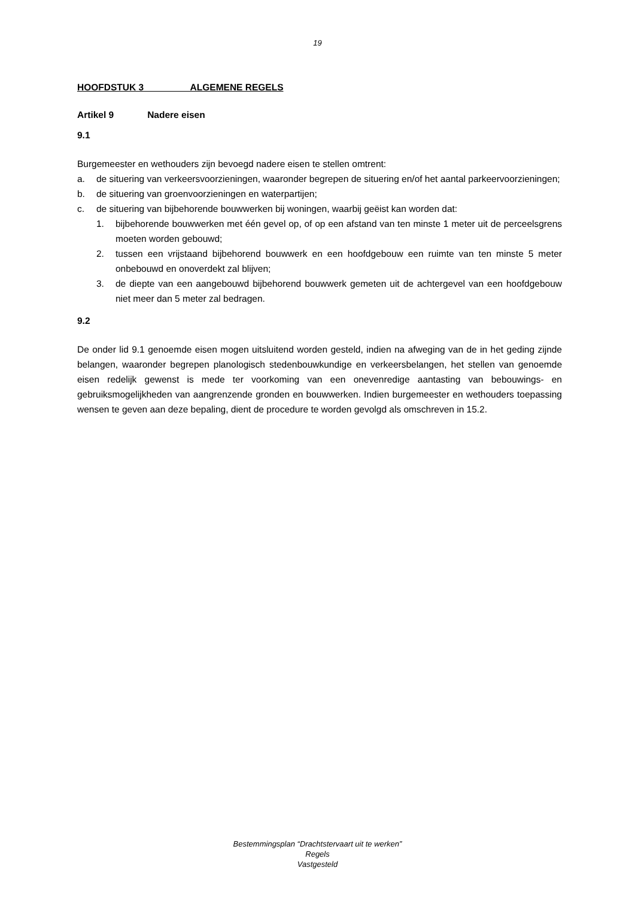19
HOOFDSTUK 3 ALGEMENE REGELS
Artikel 9 Nadere eisen
9.1
Burgemeester en wethouders zijn bevoegd nadere eisen te stellen omtrent:
a. de situering van verkeersvoorzieningen, waaronder begrepen de situering en/of het aantal parkeervoorzieningen;
b. de situering van groenvoorzieningen en waterpartijen;
c. de situering van bijbehorende bouwwerken bij woningen, waarbij geëist kan worden dat:
1. bijbehorende bouwwerken met één gevel op, of op een afstand van ten minste 1 meter uit de perceelsgrens moeten worden gebouwd;
2. tussen een vrijstaand bijbehorend bouwwerk en een hoofdgebouw een ruimte van ten minste 5 meter onbebouwd en onoverdekt zal blijven;
3. de diepte van een aangebouwd bijbehorend bouwwerk gemeten uit de achtergevel van een hoofdgebouw niet meer dan 5 meter zal bedragen.
9.2
De onder lid 9.1 genoemde eisen mogen uitsluitend worden gesteld, indien na afweging van de in het geding zijnde belangen, waaronder begrepen planologisch stedenbouwkundige en verkeersbelangen, het stellen van genoemde eisen redelijk gewenst is mede ter voorkoming van een onevenredige aantasting van bebouwings- en gebruiksmogelijkheden van aangrenzende gronden en bouwwerken. Indien burgemeester en wethouders toepassing wensen te geven aan deze bepaling, dient de procedure te worden gevolgd als omschreven in 15.2.
Bestemmingsplan “Drachtstervaart uit te werken”
Regels
Vastgesteld